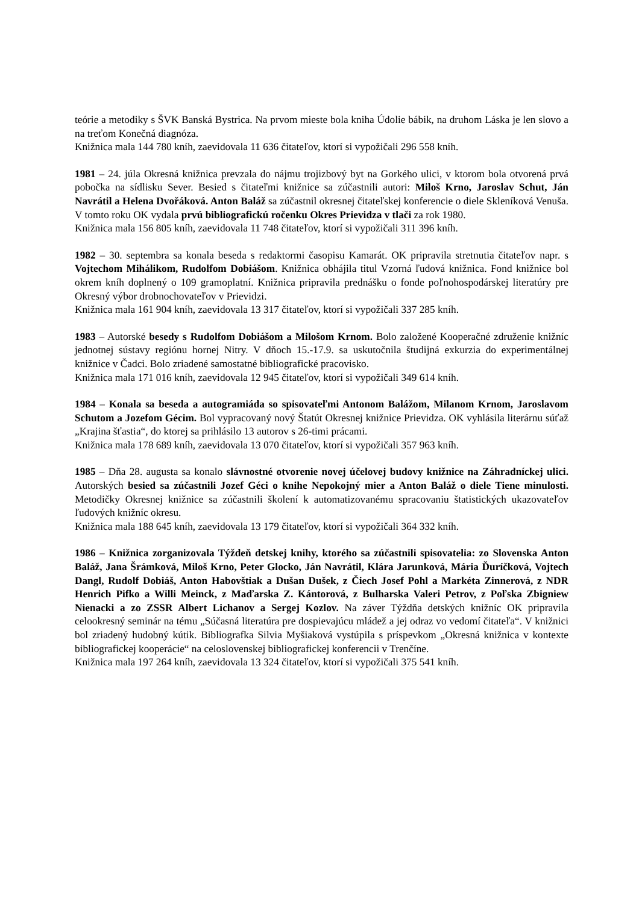teórie a metodiky s ŠVK Banská Bystrica. Na prvom mieste bola kniha Údolie bábik, na druhom Láska je len slovo a na treťom Konečná diagnóza.
Knižnica mala 144 780 kníh, zaevidovala 11 636 čitateľov, ktorí si vypožičali 296 558 kníh.
1981 – 24. júla Okresná knižnica prevzala do nájmu trojizbový byt na Gorkého ulici, v ktorom bola otvorená prvá pobočka na sídlisku Sever. Besied s čitateľmi knižnice sa zúčastnili autori: Miloš Krno, Jaroslav Schut, Ján Navrátil a Helena Dvořáková. Anton Baláž sa zúčastnil okresnej čitateľskej konferencie o diele Skleníková Venuša. V tomto roku OK vydala prvú bibliografickú ročenku Okres Prievidza v tlači za rok 1980.
Knižnica mala 156 805 kníh, zaevidovala 11 748 čitateľov, ktorí si vypožičali 311 396 kníh.
1982 – 30. septembra sa konala beseda s redaktormi časopisu Kamarát. OK pripravila stretnutia čitateľov napr. s Vojtechom Mihálikom, Rudolfom Dobiášom. Knižnica obhájila titul Vzorná ľudová knižnica. Fond knižnice bol okrem kníh doplnený o 109 gramoplatní. Knižnica pripravila prednášku o fonde poľnohospodárskej literatúry pre Okresný výbor drobnochovateľov v Prievidzi.
Knižnica mala 161 904 kníh, zaevidovala 13 317 čitateľov, ktorí si vypožičali 337 285 kníh.
1983 – Autorské besedy s Rudolfom Dobiášom a Milošom Krnom. Bolo založené Kooperačné združenie knižníc jednotnej sústavy regiónu hornej Nitry. V dňoch 15.-17.9. sa uskutočnila študijná exkurzia do experimentálnej knižnice v Čadci. Bolo zriadené samostatné bibliografické pracovisko.
Knižnica mala 171 016 kníh, zaevidovala 12 945 čitateľov, ktorí si vypožičali 349 614 kníh.
1984 – Konala sa beseda a autogramiáda so spisovateľmi Antonom Balážom, Milanom Krnom, Jaroslavom Schutom a Jozefom Gécim. Bol vypracovaný nový Štatút Okresnej knižnice Prievidza. OK vyhlásila literárnu súťaž „Krajina šťastia“, do ktorej sa prihlásilo 13 autorov s 26-timi prácami.
Knižnica mala 178 689 kníh, zaevidovala 13 070 čitateľov, ktorí si vypožičali 357 963 kníh.
1985 – Dňa 28. augusta sa konalo slávnostné otvorenie novej účelovej budovy knižnice na Záhradníckej ulici. Autorských besied sa zúčastnili Jozef Géci o knihe Nepokojný mier a Anton Baláž o diele Tiene minulosti. Metodičky Okresnej knižnice sa zúčastnili školení k automatizovanému spracovaniu štatistických ukazovateľov ľudových knižníc okresu.
Knižnica mala 188 645 kníh, zaevidovala 13 179 čitateľov, ktorí si vypožičali 364 332 kníh.
1986 – Knižnica zorganizovala Týždeň detskej knihy, ktorého sa zúčastnili spisovatelia: zo Slovenska Anton Baláž, Jana Šrámková, Miloš Krno, Peter Glocko, Ján Navrátil, Klára Jarunková, Mária Ďuríčková, Vojtech Dangl, Rudolf Dobiáš, Anton Habovštiak a Dušan Dušek, z Čiech Josef Pohl a Markéta Zinnerová, z NDR Henrich Pifko a Willi Meinck, z Maďarska Z. Kántorová, z Bulharska Valeri Petrov, z Poľska Zbigniew Nienacki a zo ZSSR Albert Lichanov a Sergej Kozlov. Na záver Týždňa detských knižníc OK pripravila celookresný seminár na tému „Súčasná literatúra pre dospievajúcu mládež a jej odraz vo vedomí čitateľa“. V knižnici bol zriadený hudobný kútik. Bibliografka Silvia Myšiaková vystúpila s príspevkom „Okresná knižnica v kontexte bibliografickej kooperácie“ na celoslovenskej bibliografickej konferencii v Trenčíne.
Knižnica mala 197 264 kníh, zaevidovala 13 324 čitateľov, ktorí si vypožičali 375 541 kníh.